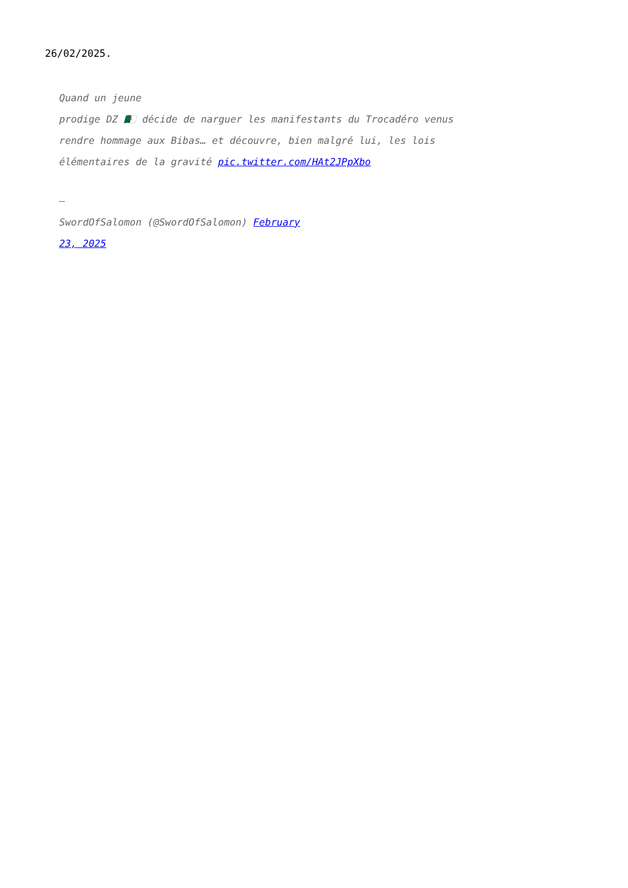26/02/2025.
Quand un jeune
prodige DZ 🇩🇿 décide de narguer les manifestants du Trocadéro venus
rendre hommage aux Bibas… et découvre, bien malgré lui, les lois
élémentaires de la gravité pic.twitter.com/HAt2JPpXbo
—
SwordOfSalomon (@SwordOfSalomon) February
23, 2025